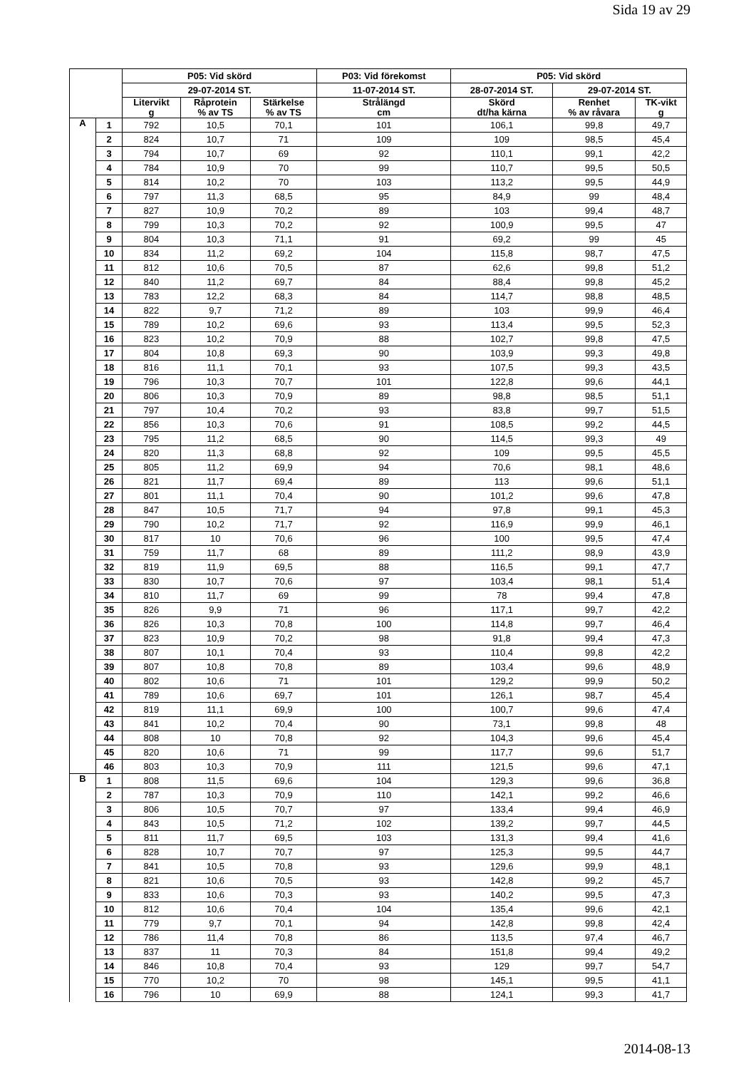Sida 19 av 29
| | | P05: Vid skörd | | | P03: Vid förekomst | P05: Vid skörd | | |
| --- | --- | --- | --- | --- | --- | --- | --- | --- |
| | | 29-07-2014 ST. | | | 11-07-2014 ST. | 28-07-2014 ST. | 29-07-2014 ST. | |
| | | Litervikt g | Råprotein % av TS | Stärkelse % av TS | Strålängd cm | Skörd dt/ha kärna | Renhet % av råvara | TK-vikt g |
| A | 1 | 792 | 10,5 | 70,1 | 101 | 106,1 | 99,8 | 49,7 |
| | 2 | 824 | 10,7 | 71 | 109 | 109 | 98,5 | 45,4 |
| | 3 | 794 | 10,7 | 69 | 92 | 110,1 | 99,1 | 42,2 |
| | 4 | 784 | 10,9 | 70 | 99 | 110,7 | 99,5 | 50,5 |
| | 5 | 814 | 10,2 | 70 | 103 | 113,2 | 99,5 | 44,9 |
| | 6 | 797 | 11,3 | 68,5 | 95 | 84,9 | 99 | 48,4 |
| | 7 | 827 | 10,9 | 70,2 | 89 | 103 | 99,4 | 48,7 |
| | 8 | 799 | 10,3 | 70,2 | 92 | 100,9 | 99,5 | 47 |
| | 9 | 804 | 10,3 | 71,1 | 91 | 69,2 | 99 | 45 |
| | 10 | 834 | 11,2 | 69,2 | 104 | 115,8 | 98,7 | 47,5 |
| | 11 | 812 | 10,6 | 70,5 | 87 | 62,6 | 99,8 | 51,2 |
| | 12 | 840 | 11,2 | 69,7 | 84 | 88,4 | 99,8 | 45,2 |
| | 13 | 783 | 12,2 | 68,3 | 84 | 114,7 | 98,8 | 48,5 |
| | 14 | 822 | 9,7 | 71,2 | 89 | 103 | 99,9 | 46,4 |
| | 15 | 789 | 10,2 | 69,6 | 93 | 113,4 | 99,5 | 52,3 |
| | 16 | 823 | 10,2 | 70,9 | 88 | 102,7 | 99,8 | 47,5 |
| | 17 | 804 | 10,8 | 69,3 | 90 | 103,9 | 99,3 | 49,8 |
| | 18 | 816 | 11,1 | 70,1 | 93 | 107,5 | 99,3 | 43,5 |
| | 19 | 796 | 10,3 | 70,7 | 101 | 122,8 | 99,6 | 44,1 |
| | 20 | 806 | 10,3 | 70,9 | 89 | 98,8 | 98,5 | 51,1 |
| | 21 | 797 | 10,4 | 70,2 | 93 | 83,8 | 99,7 | 51,5 |
| | 22 | 856 | 10,3 | 70,6 | 91 | 108,5 | 99,2 | 44,5 |
| | 23 | 795 | 11,2 | 68,5 | 90 | 114,5 | 99,3 | 49 |
| | 24 | 820 | 11,3 | 68,8 | 92 | 109 | 99,5 | 45,5 |
| | 25 | 805 | 11,2 | 69,9 | 94 | 70,6 | 98,1 | 48,6 |
| | 26 | 821 | 11,7 | 69,4 | 89 | 113 | 99,6 | 51,1 |
| | 27 | 801 | 11,1 | 70,4 | 90 | 101,2 | 99,6 | 47,8 |
| | 28 | 847 | 10,5 | 71,7 | 94 | 97,8 | 99,1 | 45,3 |
| | 29 | 790 | 10,2 | 71,7 | 92 | 116,9 | 99,9 | 46,1 |
| | 30 | 817 | 10 | 70,6 | 96 | 100 | 99,5 | 47,4 |
| | 31 | 759 | 11,7 | 68 | 89 | 111,2 | 98,9 | 43,9 |
| | 32 | 819 | 11,9 | 69,5 | 88 | 116,5 | 99,1 | 47,7 |
| | 33 | 830 | 10,7 | 70,6 | 97 | 103,4 | 98,1 | 51,4 |
| | 34 | 810 | 11,7 | 69 | 99 | 78 | 99,4 | 47,8 |
| | 35 | 826 | 9,9 | 71 | 96 | 117,1 | 99,7 | 42,2 |
| | 36 | 826 | 10,3 | 70,8 | 100 | 114,8 | 99,7 | 46,4 |
| | 37 | 823 | 10,9 | 70,2 | 98 | 91,8 | 99,4 | 47,3 |
| | 38 | 807 | 10,1 | 70,4 | 93 | 110,4 | 99,8 | 42,2 |
| | 39 | 807 | 10,8 | 70,8 | 89 | 103,4 | 99,6 | 48,9 |
| | 40 | 802 | 10,6 | 71 | 101 | 129,2 | 99,9 | 50,2 |
| | 41 | 789 | 10,6 | 69,7 | 101 | 126,1 | 98,7 | 45,4 |
| | 42 | 819 | 11,1 | 69,9 | 100 | 100,7 | 99,6 | 47,4 |
| | 43 | 841 | 10,2 | 70,4 | 90 | 73,1 | 99,8 | 48 |
| | 44 | 808 | 10 | 70,8 | 92 | 104,3 | 99,6 | 45,4 |
| | 45 | 820 | 10,6 | 71 | 99 | 117,7 | 99,6 | 51,7 |
| | 46 | 803 | 10,3 | 70,9 | 111 | 121,5 | 99,6 | 47,1 |
| B | 1 | 808 | 11,5 | 69,6 | 104 | 129,3 | 99,6 | 36,8 |
| | 2 | 787 | 10,3 | 70,9 | 110 | 142,1 | 99,2 | 46,6 |
| | 3 | 806 | 10,5 | 70,7 | 97 | 133,4 | 99,4 | 46,9 |
| | 4 | 843 | 10,5 | 71,2 | 102 | 139,2 | 99,7 | 44,5 |
| | 5 | 811 | 11,7 | 69,5 | 103 | 131,3 | 99,4 | 41,6 |
| | 6 | 828 | 10,7 | 70,7 | 97 | 125,3 | 99,5 | 44,7 |
| | 7 | 841 | 10,5 | 70,8 | 93 | 129,6 | 99,9 | 48,1 |
| | 8 | 821 | 10,6 | 70,5 | 93 | 142,8 | 99,2 | 45,7 |
| | 9 | 833 | 10,6 | 70,3 | 93 | 140,2 | 99,5 | 47,3 |
| | 10 | 812 | 10,6 | 70,4 | 104 | 135,4 | 99,6 | 42,1 |
| | 11 | 779 | 9,7 | 70,1 | 94 | 142,8 | 99,8 | 42,4 |
| | 12 | 786 | 11,4 | 70,8 | 86 | 113,5 | 97,4 | 46,7 |
| | 13 | 837 | 11 | 70,3 | 84 | 151,8 | 99,4 | 49,2 |
| | 14 | 846 | 10,8 | 70,4 | 93 | 129 | 99,7 | 54,7 |
| | 15 | 770 | 10,2 | 70 | 98 | 145,1 | 99,5 | 41,1 |
| | 16 | 796 | 10 | 69,9 | 88 | 124,1 | 99,3 | 41,7 |
2014-08-13